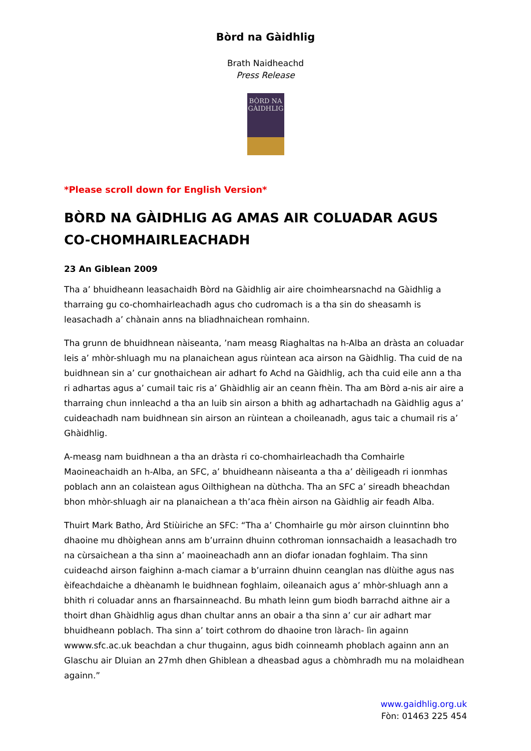Bòrd na Gàidhlig
Brath Naidheachd
Press Release
BÒRD NA GÀIDHLIG
*Please scroll down for English Version*
BÒRD NA GÀIDHLIG AG AMAS AIR COLUADAR AGUS CO-CHOMHAIRLEACHADH
23 An Giblean 2009
Tha a’ bhuidheann leasachaidh Bòrd na Gàidhlig air aire choimhearsnachd na Gàidhlig a tharraing gu co-chomhairleachadh agus cho cudromach is a tha sin do sheasamh is leasachadh a’ chànain anns na bliadhnaichean romhainn.
Tha grunn de bhuidhnean nàiseanta, ’nam measg Riaghaltas na h-Alba an dràsta an coluadar leis a’ mhòr-shluagh mu na planaichean agus rùintean aca airson na Gàidhlig. Tha cuid de na buidhnean sin a’ cur gnothaichean air adhart fo Achd na Gàidhlig, ach tha cuid eile ann a tha ri adhartas agus a’ cumail taic ris a’ Ghàidhlig air an ceann fhèin. Tha am Bòrd a-nis air aire a tharraing chun innleachd a tha an luib sin airson a bhith ag adhartachadh na Gàidhlig agus a’ cuideachadh nam buidhnean sin airson an rùintean a choileanadh, agus taic a chumail ris a’ Ghàidhlig.
A-measg nam buidhnean a tha an dràsta ri co-chomhairleachadh tha Comhairle Maoineachaidh an h-Alba, an SFC, a’ bhuidheann nàiseanta a tha a’ dèiligeadh ri ionmhas poblach ann an colaistean agus Oilthighean na dùthcha. Tha an SFC a’ sireadh bheachdan bhon mhòr-shluagh air na planaichean a th’aca fhèin airson na Gàidhlig air feadh Alba.
Thuirt Mark Batho, Àrd Stiùiriche an SFC: “Tha a’ Chomhairle gu mòr airson cluinntinn bho dhaoine mu dhòighean anns am b’urrainn dhuinn cothroman ionnsachaidh a leasachadh tro na cùrsaichean a tha sinn a’ maoineachadh ann an diofar ionadan foghlaim. Tha sinn cuideachd airson faighinn a-mach ciamar a b’urrainn dhuinn ceanglan nas dlùithe agus nas èifeachdaiche a dhèanamh le buidhnean foghlaim, oileanaich agus a’ mhòr-shluagh ann a bhith ri coluadar anns an fharsainneachd. Bu mhath leinn gum biodh barrachd aithne air a thoirt dhan Ghàidhlig agus dhan chultar anns an obair a tha sinn a’ cur air adhart mar bhuidheann poblach. Tha sinn a’ toirt cothrom do dhaoine tron làrach- lìn againn wwww.sfc.ac.uk beachdan a chur thugainn, agus bidh coinneamh phoblach againn ann an Glaschu air Dluian an 27mh dhen Ghiblean a dheasbad agus a chòmhradh mu na molaidhean againn.”
www.gaidhlig.org.uk
Fòn: 01463 225 454